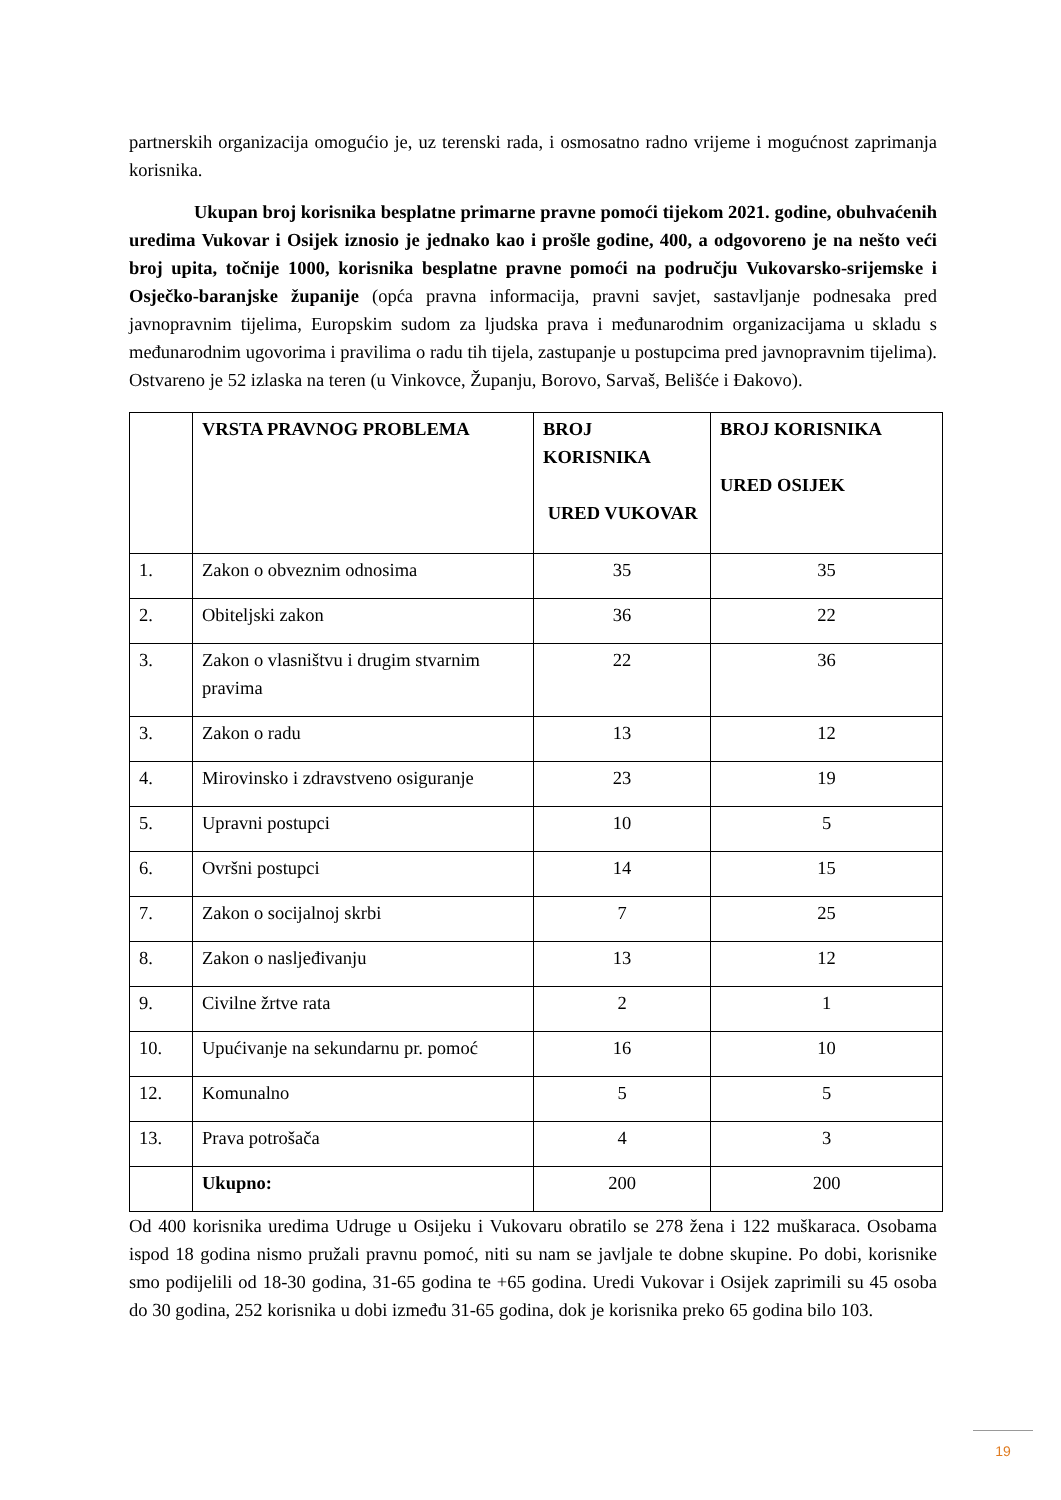partnerskih organizacija omogućio je, uz terenski rada, i osmosatno radno vrijeme i mogućnost zaprimanja korisnika.
Ukupan broj korisnika besplatne primarne pravne pomoći tijekom 2021. godine, obuhvaćenih uredima Vukovar i Osijek iznosio je jednako kao i prošle godine, 400, a odgovoreno je na nešto veći broj upita, točnije 1000, korisnika besplatne pravne pomoći na području Vukovarsko-srijemske i Osječko-baranjske županije (opća pravna informacija, pravni savjet, sastavljanje podnesaka pred javnopravnim tijelima, Europskim sudom za ljudska prava i međunarodnim organizacijama u skladu s međunarodnim ugovorima i pravilima o radu tih tijela, zastupanje u postupcima pred javnopravnim tijelima). Ostvareno je 52 izlaska na teren (u Vinkovce, Županju, Borovo, Sarvaš, Belišće i Đakovo).
| | VRSTA PRAVNOG PROBLEMA | BROJ KORISNIKA URED VUKOVAR | BROJ KORISNIKA URED OSIJEK |
| --- | --- | --- | --- |
| 1. | Zakon o obveznim odnosima | 35 | 35 |
| 2. | Obiteljski zakon | 36 | 22 |
| 3. | Zakon o vlasništvu i drugim stvarnim pravima | 22 | 36 |
| 3. | Zakon o radu | 13 | 12 |
| 4. | Mirovinsko i zdravstveno osiguranje | 23 | 19 |
| 5. | Upravni postupci | 10 | 5 |
| 6. | Ovršni postupci | 14 | 15 |
| 7. | Zakon o socijalnoj skrbi | 7 | 25 |
| 8. | Zakon o nasljeđivanju | 13 | 12 |
| 9. | Civilne žrtve rata | 2 | 1 |
| 10. | Upućivanje na sekundarnu pr. pomoć | 16 | 10 |
| 12. | Komunalno | 5 | 5 |
| 13. | Prava potrošača | 4 | 3 |
| | Ukupno: | 200 | 200 |
Od 400 korisnika uredima Udruge u Osijeku i Vukovaru obratilo se 278 žena i 122 muškaraca. Osobama ispod 18 godina nismo pružali pravnu pomoć, niti su nam se javljale te dobne skupine. Po dobi, korisnike smo podijelili od 18-30 godina, 31-65 godina te +65 godina. Uredi Vukovar i Osijek zaprimili su 45 osoba do 30 godina, 252 korisnika u dobi između 31-65 godina, dok je korisnika preko 65 godina bilo 103.
19